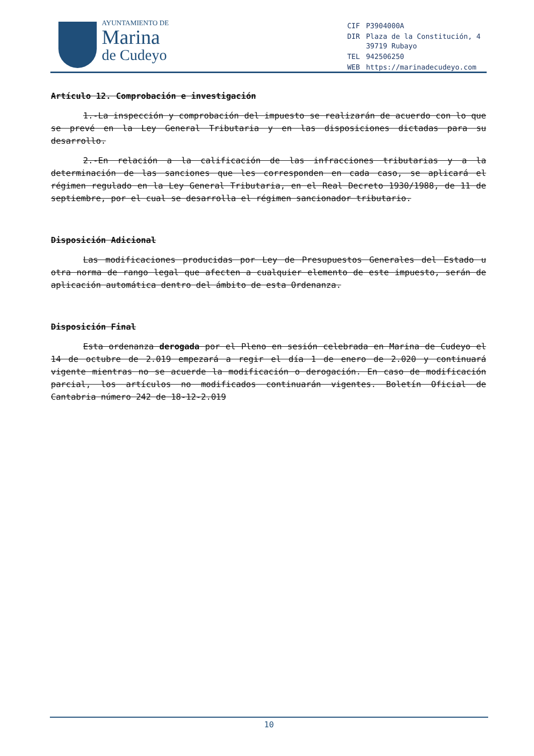AYUNTAMIENTO DE
Marina
de Cudeyo
| CIF | P3904000A |
| DIR | Plaza de la Constitución, 4 39719 Rubayo |
| TEL | 942506250 |
| WEB | https://marinadecudeyo.com |
Artículo 12. Comprobación e investigación
1.-La inspección y comprobación del impuesto se realizarán de acuerdo con lo que se prevé en la Ley General Tributaria y en las disposiciones dictadas para su desarrollo.
2.-En relación a la calificación de las infracciones tributarias y a la determinación de las sanciones que les corresponden en cada caso, se aplicará el régimen regulado en la Ley General Tributaria, en el Real Decreto 1930/1988, de 11 de septiembre, por el cual se desarrolla el régimen sancionador tributario.
Disposición Adicional
Las modificaciones producidas por Ley de Presupuestos Generales del Estado u otra norma de rango legal que afecten a cualquier elemento de este impuesto, serán de aplicación automática dentro del ámbito de esta Ordenanza.
Disposición Final
Esta ordenanza derogada por el Pleno en sesión celebrada en Marina de Cudeyo el 14 de octubre de 2.019 empezará a regir el día 1 de enero de 2.020 y continuará vigente mientras no se acuerde la modificación o derogación. En caso de modificación parcial, los artículos no modificados continuarán vigentes. Boletín Oficial de Cantabria número 242 de 18-12-2.019
10